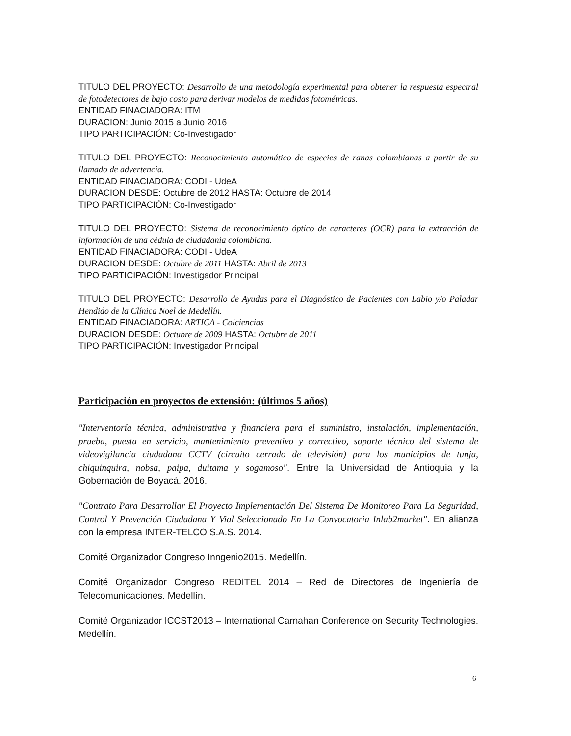TITULO DEL PROYECTO: Desarrollo de una metodología experimental para obtener la respuesta espectral de fotodetectores de bajo costo para derivar modelos de medidas fotométricas.
ENTIDAD FINACIADORA: ITM
DURACION: Junio 2015 a Junio 2016
TIPO PARTICIPACIÓN: Co-Investigador
TITULO DEL PROYECTO: Reconocimiento automático de especies de ranas colombianas a partir de su llamado de advertencia.
ENTIDAD FINACIADORA: CODI - UdeA
DURACION DESDE: Octubre de 2012 HASTA: Octubre de 2014
TIPO PARTICIPACIÓN: Co-Investigador
TITULO DEL PROYECTO: Sistema de reconocimiento óptico de caracteres (OCR) para la extracción de información de una cédula de ciudadanía colombiana.
ENTIDAD FINACIADORA: CODI - UdeA
DURACION DESDE: Octubre de 2011 HASTA: Abril de 2013
TIPO PARTICIPACIÓN: Investigador Principal
TITULO DEL PROYECTO: Desarrollo de Ayudas para el Diagnóstico de Pacientes con Labio y/o Paladar Hendido de la Clínica Noel de Medellín.
ENTIDAD FINACIADORA: ARTICA - Colciencias
DURACION DESDE: Octubre de 2009 HASTA: Octubre de 2011
TIPO PARTICIPACIÓN: Investigador Principal
Participación en proyectos de extensión: (últimos 5 años)
"Interventoría técnica, administrativa y financiera para el suministro, instalación, implementación, prueba, puesta en servicio, mantenimiento preventivo y correctivo, soporte técnico del sistema de videovigilancia ciudadana CCTV (circuito cerrado de televisión) para los municipios de tunja, chiquinquira, nobsa, paipa, duitama y sogamoso". Entre la Universidad de Antioquia y la Gobernación de Boyacá. 2016.
"Contrato Para Desarrollar El Proyecto Implementación Del Sistema De Monitoreo Para La Seguridad, Control Y Prevención Ciudadana Y Vial Seleccionado En La Convocatoria Inlab2market". En alianza con la empresa INTER-TELCO S.A.S. 2014.
Comité Organizador Congreso Inngenio2015. Medellín.
Comité Organizador Congreso REDITEL 2014 – Red de Directores de Ingeniería de Telecomunicaciones. Medellín.
Comité Organizador ICCST2013 – International Carnahan Conference on Security Technologies. Medellín.
6